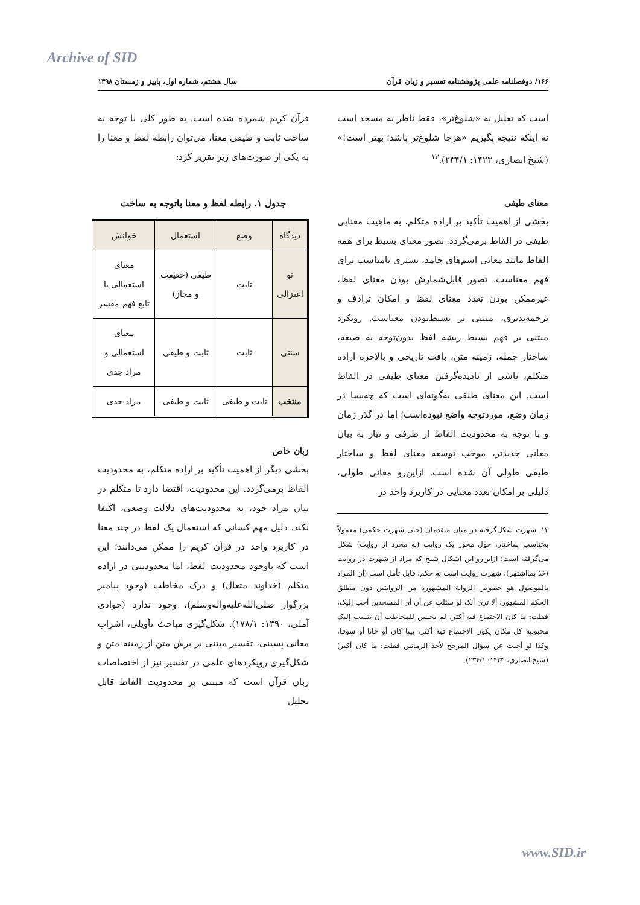Archive of SID
۱۶۶/ دوفصلنامه علمی پژوهشنامه تفسیر و زبان قرآن سال هشتم، شماره اول، پاییز و زمستان ۱۳۹۸
است که تعلیل به «شلوغ‌تر»، فقط ناظر به مسجد است نه اینکه نتیجه بگیریم «هرجا شلوغ‌تر باشد؛ بهتر است!» (شیخ انصاری، ۱۴۲۳: ۲۳۴/۱).<sup>۱۳</sup>
معنای طیفی
بخشی از اهمیت تأکید بر اراده متکلم، به ماهیت معنایی طیفی در الفاظ برمی‌گردد. تصور معنای بسیط برای همه الفاظ مانند معانی اسم‌های جامد، بستری نامناسب برای فهم معناست. تصور قابل‌شمارش بودن معنای لفظ، غیرممکن بودن تعدد معنای لفظ و امکان ترادف و ترجمه‌پذیری، مبتنی بر بسیط‌بودن معناست. رویکرد مبتنی بر فهم بسیط ریشه لفظ بدون‌توجه به صیغه، ساختار جمله، زمینه متن، بافت تاریخی و بالاخره اراده متکلم، ناشی از نادیده‌گرفتن معنای طیفی در الفاظ است. این معنای طیفی به‌گونه‌ای است که چه‌بسا در زمان وضع، موردتوجه واضع نبوده‌است؛ اما در گذر زمان و با توجه به محدودیت الفاظ از طرفی و نیاز به بیان معانی جدیدتر، موجب توسعه معنای لفظ و ساختار طیفی طولی آن شده است. ازاین‌رو معانی طولی، دلیلی بر امکان تعدد معنایی در کاربرد واحد در
۱۳. شهرت شکل‌گرفته در میان متقدمان (حتی شهرت حکمی) معمولاً به‌تناسب ساختار، حول محور یک روایت (نه مجرد از روایت) شکل می‌گرفته است؛ ازاین‌رو این اشکال شیخ که مراد از شهرت در روایت (خذ بمااشتهر)، شهرت روایت است نه حکم، قابل تأمل است (أن المراد بالموصول هو خصوص الروایة المشهورة من الروایتین دون مطلق الحکم المشهور، ألا ترى أنک لو سئلت عن أن أی المسجدین أحب إلیک، فقلت: ما کان الاجتماع فیه أکثر، لم یحسن للمخاطب أن ینسب إلیک محبوبیة کل مکان یکون الاجتماع فیه أکثر، بیتا کان أو خانا أو سوقا، وکذا لو أجبت عن سؤال المرجح لأحد الرمانین فقلت: ما کان أکبر) (شیخ انصاری، ۱۴۲۳: ۲۳۴/۱).
قرآن کریم شمرده شده است. به طور کلی با توجه به ساخت ثابت و طیفی معنا، می‌توان رابطه لفظ و معنا را به یکی از صورت‌های زیر تقریر کرد:
جدول ۱. رابطه لفظ و معنا باتوجه به ساخت
| دیدگاه | وضع | استعمال | خوانش |
| --- | --- | --- | --- |
| نو اعتزالی | ثابت | طیفی (حقیقت و مجاز) | معنای استعمالی یا تابع فهم مفسر |
| سنتی | ثابت | ثابت و طیفی | معنای استعمالی و مراد جدی |
| منتخب | ثابت و طیفی | ثابت و طیفی | مراد جدی |
زبان خاص
بخشی دیگر از اهمیت تأکید بر اراده متکلم، به محدودیت الفاظ برمی‌گردد. این محدودیت، اقتضا دارد تا متکلم در بیان مراد خود، به محدودیت‌های دلالت وضعی، اکتفا نکند. دلیل مهم کسانی که استعمال یک لفظ در چند معنا در کاربرد واحد در قرآن کریم را ممکن می‌دانند؛ این است که باوجود محدودیت لفظ، اما محدودیتی در اراده متکلم (خداوند متعال) و درک مخاطب (وجود پیامبر بزرگوار صلی‌الله‌علیه‌واله‌وسلم)، وجود ندارد (جوادی آملی، ۱۳۹۰: ۱۷۸/۱). شکل‌گیری مباحث تأویلی، اشراب معانی پسینی، تفسیر مبتنی بر برش متن از زمینه متن و شکل‌گیری رویکردهای علمی در تفسیر نیز از اختصاصات زبان قرآن است که مبتنی بر محدودیت الفاظ قابل تحلیل
www.SID.ir